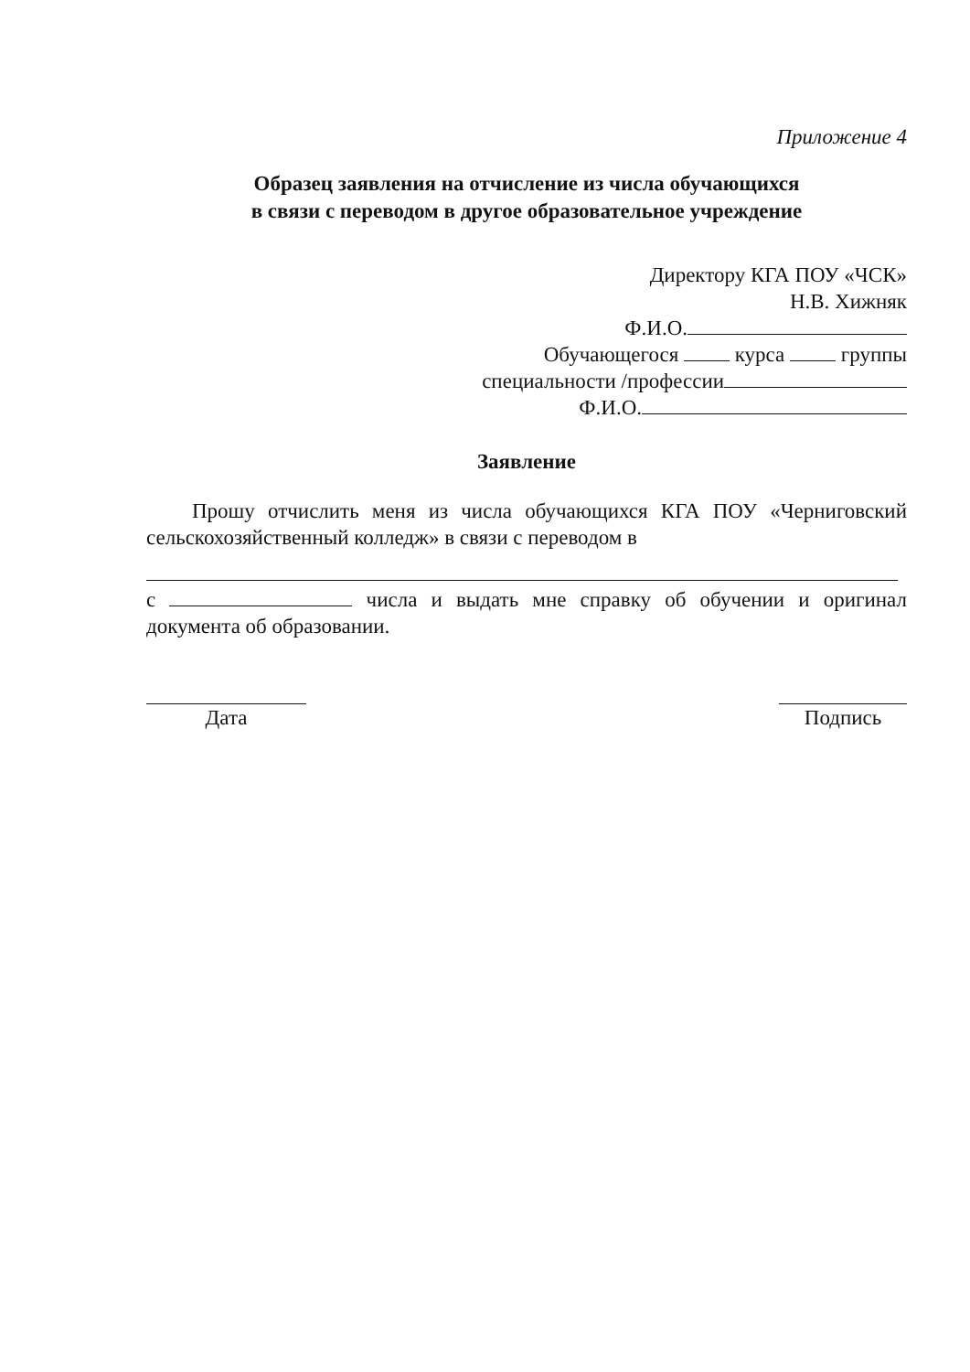Приложение 4
Образец заявления на отчисление из числа обучающихся
в связи с переводом в другое образовательное учреждение
Директору КГА ПОУ «ЧСК»
Н.В. Хижняк
Ф.И.О.
Обучающегося курса группы
специальности /профессии
Ф.И.О.
Заявление
Прошу отчислить меня из числа обучающихся КГА ПОУ «Черниговский сельскохозяйственный колледж» в связи с переводом в
с числа и выдать мне справку об обучении и оригинал документа об образовании.
Дата Подпись